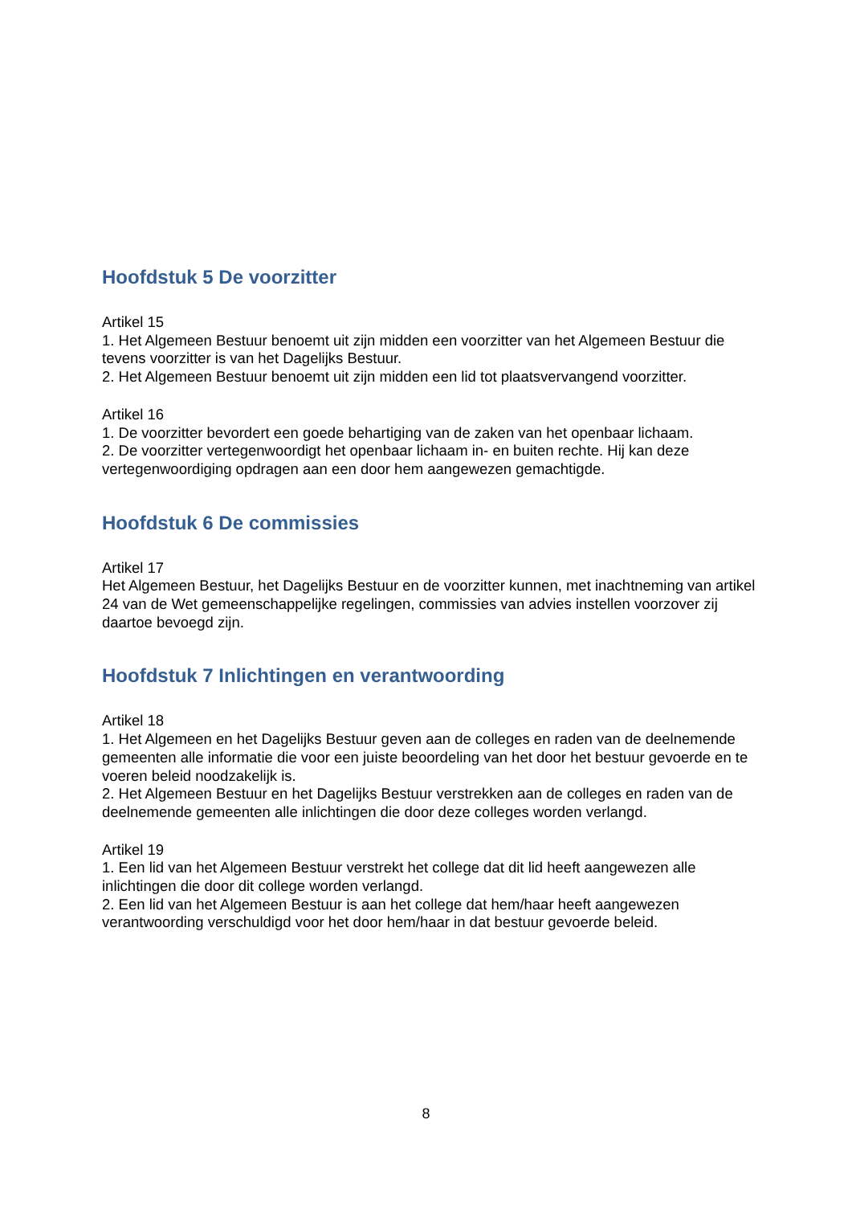Hoofdstuk 5 De voorzitter
Artikel 15
1. Het Algemeen Bestuur benoemt uit zijn midden een voorzitter van het Algemeen Bestuur die tevens voorzitter is van het Dagelijks Bestuur.
2. Het Algemeen Bestuur benoemt uit zijn midden een lid tot plaatsvervangend voorzitter.
Artikel 16
1. De voorzitter bevordert een goede behartiging van de zaken van het openbaar lichaam.
2. De voorzitter vertegenwoordigt het openbaar lichaam in- en buiten rechte. Hij kan deze vertegenwoordiging opdragen aan een door hem aangewezen gemachtigde.
Hoofdstuk 6 De commissies
Artikel 17
Het Algemeen Bestuur, het Dagelijks Bestuur en de voorzitter kunnen, met inachtneming van artikel 24 van de Wet gemeenschappelijke regelingen, commissies van advies instellen voorzover zij daartoe bevoegd zijn.
Hoofdstuk 7 Inlichtingen en verantwoording
Artikel 18
1. Het Algemeen en het Dagelijks Bestuur geven aan de colleges en raden van de deelnemende gemeenten alle informatie die voor een juiste beoordeling van het door het bestuur gevoerde en te voeren beleid noodzakelijk is.
2. Het Algemeen Bestuur en het Dagelijks Bestuur verstrekken aan de colleges en raden van de deelnemende gemeenten alle inlichtingen die door deze colleges worden verlangd.
Artikel 19
1. Een lid van het Algemeen Bestuur verstrekt het college dat dit lid heeft aangewezen alle inlichtingen die door dit college worden verlangd.
2. Een lid van het Algemeen Bestuur is aan het college dat hem/haar heeft aangewezen verantwoording verschuldigd voor het door hem/haar in dat bestuur gevoerde beleid.
8